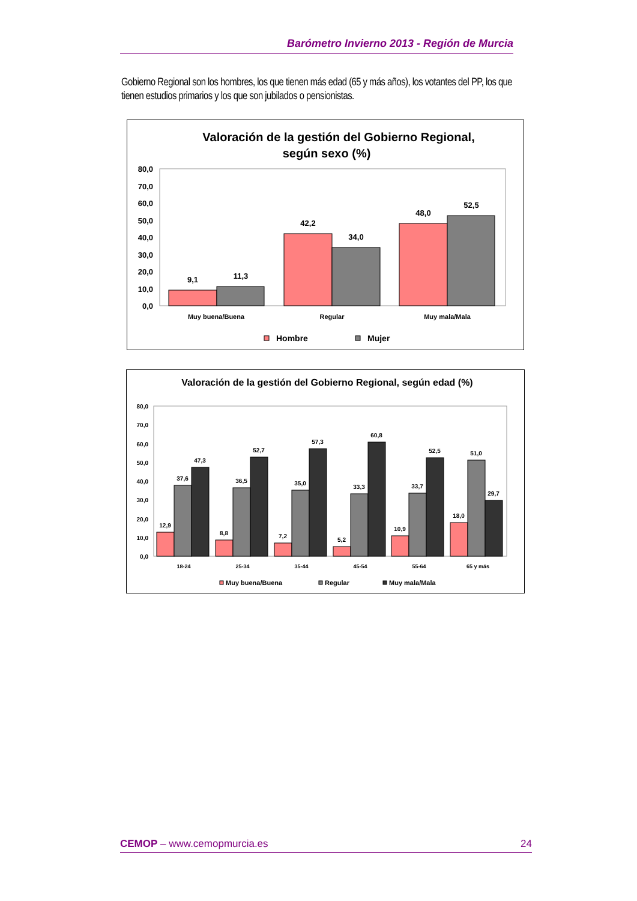Barómetro Invierno 2013 - Región de Murcia
Gobierno Regional son los hombres, los que tienen más edad (65 y más años), los votantes del PP, los que tienen estudios primarios y los que son jubilados o pensionistas.
Valoración de la gestión del Gobierno Regional,
según sexo (%)
80,0
70,0
60,0
50,0
40,0
30,0
20,0
10,0
0,0
9,1
11,3
42,2
34,0
48,0
52,5
Muy buena/Buena
Regular
Muy mala/Mala
Hombre
Mujer
Valoración de la gestión del Gobierno Regional, según edad (%)
80,0
70,0
60,0
50,0
40,0
30,0
20,0
10,0
0,0
12,9
37,6
47,3
8,8
36,5
52,7
7,2
35,0
57,3
5,2
33,3
60,8
10,9
33,7
52,5
18,0
51,0
29,7
18-24
25-34
35-44
45-54
55-64
65 y más
Muy buena/Buena
Regular
Muy mala/Mala
CEMOP – www.cemopmurcia.es 24